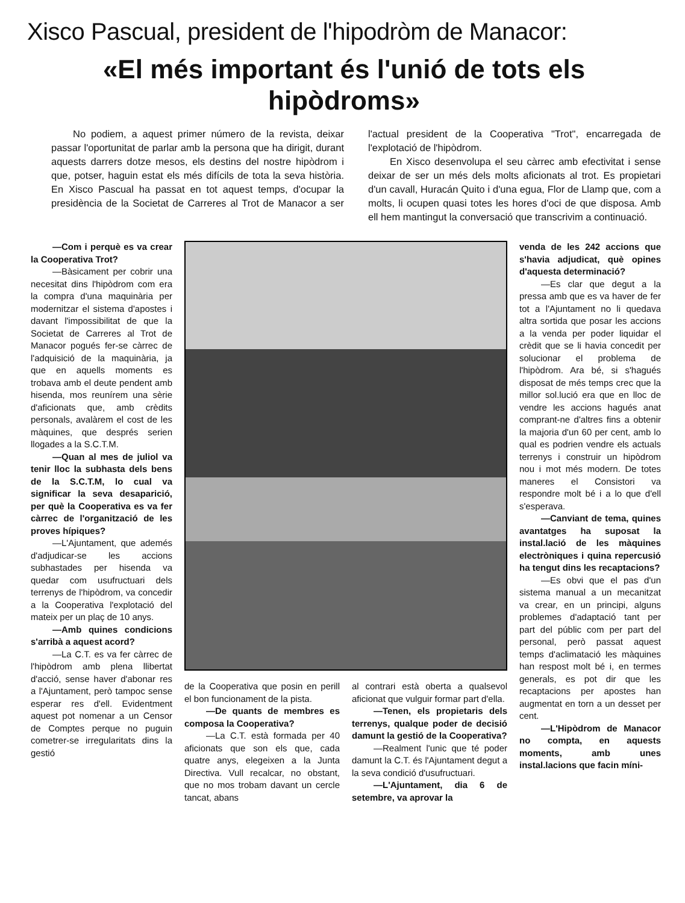Xisco Pascual, president de l'hipodròm de Manacor:
«El més important és l'unió de tots els
hipòdroms»
No podiem, a aquest primer número de la revista, deixar passar l'oportunitat de parlar amb la persona que ha dirigit, durant aquests darrers dotze mesos, els destins del nostre hipòdrom i que, potser, haguin estat els més difícils de tota la seva història. En Xisco Pascual ha passat en tot aquest temps, d'ocupar la presidència de la Societat de Carreres al Trot de Manacor a ser l'actual president de la Cooperativa "Trot", encarregada de l'explotació de l'hipòdrom.
En Xisco desenvolupa el seu càrrec amb efectivitat i sense deixar de ser un més dels molts aficionats al trot. Es propietari d'un cavall, Huracán Quito i d'una egua, Flor de Llamp que, com a molts, li ocupen quasi totes les hores d'oci de que disposa. Amb ell hem mantingut la conversació que transcrivim a continuació.
—Com i perquè es va crear la Cooperativa Trot?
—Bàsicament per cobrir una necesitat dins l'hipòdrom com era la compra d'una maquinària per modernitzar el sistema d'apostes i davant l'impossibilitat de que la Societat de Carreres al Trot de Manacor pogués fer-se càrrec de l'adquisició de la maquinària, ja que en aquells moments es trobava amb el deute pendent amb hisenda, mos reunírem una sèrie d'aficionats que, amb crèdits personals, avalàrem el cost de les màquines, que després serien llogades a la S.C.T.M.
—Quan al mes de juliol va tenir lloc la subhasta dels bens de la S.C.T.M, lo cual va significar la seva desaparició, per què la Cooperativa es va fer càrrec de l'organització de les proves hípiques?
—L'Ajuntament, que ademés d'adjudicar-se les accions subhastades per hisenda va quedar com usufructuari dels terrenys de l'hipòdrom, va concedir a la Cooperativa l'explotació del mateix per un plaç de 10 anys.
—Amb quines condicions s'arribà a aquest acord?
—La C.T. es va fer càrrec de l'hipòdrom amb plena llibertat d'acció, sense haver d'abonar res a l'Ajuntament, però tampoc sense esperar res d'ell. Evidentment aquest pot nomenar a un Censor de Comptes perque no puguin cometrer-se irregularitats dins la gestió
de la Cooperativa que posin en perill el bon funcionament de la pista.
—De quants de membres es composa la Cooperativa?
—La C.T. està formada per 40 aficionats que son els que, cada quatre anys, elegeixen a la Junta Directiva. Vull recalcar, no obstant, que no mos trobam davant un cercle tancat, abans
al contrari està oberta a qualsevol aficionat que vulguir formar part d'ella.
—Tenen, els propietaris dels terrenys, qualque poder de decisió damunt la gestió de la Cooperativa?
—Realment l'unic que té poder damunt la C.T. és l'Ajuntament degut a la seva condició d'usufructuari.
—L'Ajuntament, dia 6 de setembre, va aprovar la
venda de les 242 accions que s'havia adjudicat, què opines d'aquesta determinació?
—Es clar que degut a la pressa amb que es va haver de fer tot a l'Ajuntament no li quedava altra sortida que posar les accions a la venda per poder liquidar el crèdit que se li havia concedit per solucionar el problema de l'hipòdrom. Ara bé, si s'hagués disposat de més temps crec que la millor sol.lució era que en lloc de vendre les accions hagués anat comprant-ne d'altres fins a obtenir la majoria d'un 60 per cent, amb lo qual es podrien vendre els actuals terrenys i construir un hipòdrom nou i mot més modern. De totes maneres el Consistori va respondre molt bé i a lo que d'ell s'esperava.
—Canviant de tema, quines avantatges ha suposat la instal.lació de les màquines electròniques i quina repercusió ha tengut dins les recaptacions?
—Es obvi que el pas d'un sistema manual a un mecanitzat va crear, en un principi, alguns problemes d'adaptació tant per part del públic com per part del personal, però passat aquest temps d'aclimatació les màquines han respost molt bé i, en termes generals, es pot dir que les recaptacions per apostes han augmentat en torn a un desset per cent.
—L'Hipòdrom de Manacor no compta, en aquests moments, amb unes instal.lacions que facin míni-